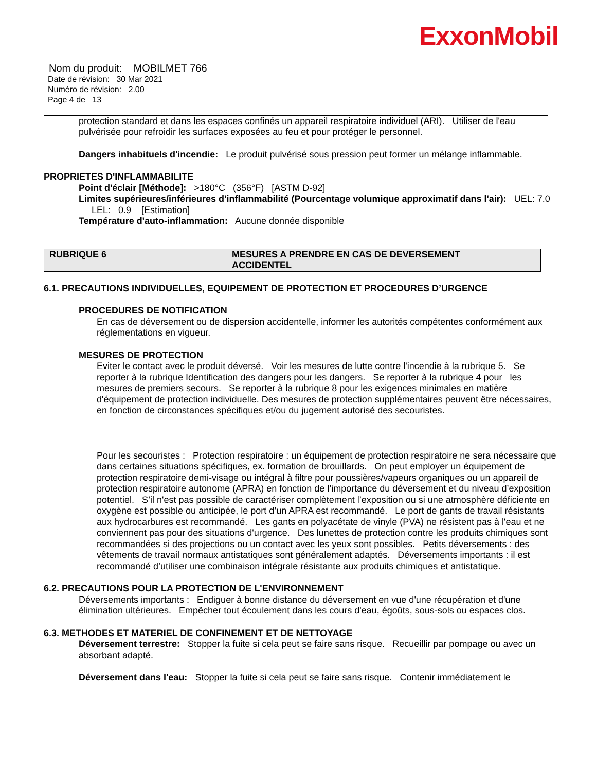ExxonMobil
Nom du produit: MOBILMET 766
Date de révision: 30 Mar 2021
Numéro de révision: 2.00
Page 4 de 13
protection standard et dans les espaces confinés un appareil respiratoire individuel (ARI). Utiliser de l'eau pulvérisée pour refroidir les surfaces exposées au feu et pour protéger le personnel.
Dangers inhabituels d'incendie: Le produit pulvérisé sous pression peut former un mélange inflammable.
PROPRIETES D'INFLAMMABILITE
Point d'éclair [Méthode]: >180°C (356°F) [ASTM D-92]
Limites supérieures/inférieures d'inflammabilité (Pourcentage volumique approximatif dans l'air): UEL: 7.0 LEL: 0.9 [Estimation]
Température d'auto-inflammation: Aucune donnée disponible
RUBRIQUE 6 MESURES A PRENDRE EN CAS DE DEVERSEMENT
ACCIDENTEL
6.1. PRECAUTIONS INDIVIDUELLES, EQUIPEMENT DE PROTECTION ET PROCEDURES D’URGENCE
PROCEDURES DE NOTIFICATION
En cas de déversement ou de dispersion accidentelle, informer les autorités compétentes conformément aux réglementations en vigueur.
MESURES DE PROTECTION
Eviter le contact avec le produit déversé. Voir les mesures de lutte contre l'incendie à la rubrique 5. Se reporter à la rubrique Identification des dangers pour les dangers. Se reporter à la rubrique 4 pour les mesures de premiers secours. Se reporter à la rubrique 8 pour les exigences minimales en matière d'équipement de protection individuelle. Des mesures de protection supplémentaires peuvent être nécessaires, en fonction de circonstances spécifiques et/ou du jugement autorisé des secouristes.
Pour les secouristes : Protection respiratoire : un équipement de protection respiratoire ne sera nécessaire que dans certaines situations spécifiques, ex. formation de brouillards. On peut employer un équipement de protection respiratoire demi-visage ou intégral à filtre pour poussières/vapeurs organiques ou un appareil de protection respiratoire autonome (APRA) en fonction de l’importance du déversement et du niveau d’exposition potentiel. S’il n'est pas possible de caractériser complètement l’exposition ou si une atmosphère déficiente en oxygène est possible ou anticipée, le port d’un APRA est recommandé. Le port de gants de travail résistants aux hydrocarbures est recommandé. Les gants en polyacétate de vinyle (PVA) ne résistent pas à l'eau et ne conviennent pas pour des situations d'urgence. Des lunettes de protection contre les produits chimiques sont recommandées si des projections ou un contact avec les yeux sont possibles. Petits déversements : des vêtements de travail normaux antistatiques sont généralement adaptés. Déversements importants : il est recommandé d’utiliser une combinaison intégrale résistante aux produits chimiques et antistatique.
6.2. PRECAUTIONS POUR LA PROTECTION DE L'ENVIRONNEMENT
Déversements importants : Endiguer à bonne distance du déversement en vue d'une récupération et d'une élimination ultérieures. Empêcher tout écoulement dans les cours d'eau, égoûts, sous-sols ou espaces clos.
6.3. METHODES ET MATERIEL DE CONFINEMENT ET DE NETTOYAGE
Déversement terrestre: Stopper la fuite si cela peut se faire sans risque. Recueillir par pompage ou avec un absorbant adapté.
Déversement dans l'eau: Stopper la fuite si cela peut se faire sans risque. Contenir immédiatement le